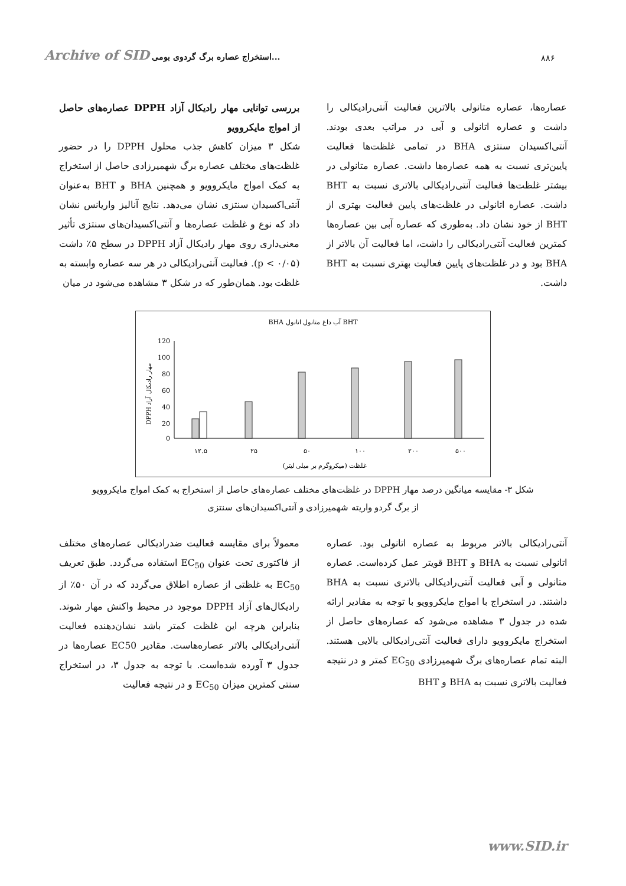Archive of SID استخراج عصاره برگ گردوی بومی...
۸۸۶
بررسی توانایی مهار رادیکال آزاد DPPH عصاره‌های حاصل از امواج مایکروویو
شکل ۳ میزان کاهش جذب محلول DPPH را در حضور غلظت‌های مختلف عصاره برگ شهمیرزادی حاصل از استخراج به کمک امواج مایکروویو و همچنین BHA و BHT به‌عنوان آنتی‌اکسیدان سنتزی نشان می‌دهد. نتایج آنالیز واریانس نشان داد که نوع و غلظت عصاره‌ها و آنتی‌اکسیدان‌های سنتزی تأثیر معنی‌داری روی مهار رادیکال آزاد DPPH در سطح ۵٪ داشت (p < ۰/۰۵). فعالیت آنتی‌رادیکالی در هر سه عصاره وابسته به غلظت بود. همان‌طور که در شکل ۳ مشاهده می‌شود در میان
عصاره‌ها، عصاره متانولی بالاترین فعالیت آنتی‌رادیکالی را داشت و عصاره اتانولی و آبی در مراتب بعدی بودند. آنتی‌اکسیدان سنتزی BHA در تمامی غلظت‌ها فعالیت پایین‌تری نسبت به همه عصاره‌ها داشت. عصاره متانولی در بیشتر غلظت‌ها فعالیت آنتی‌رادیکالی بالاتری نسبت به BHT داشت. عصاره اتانولی در غلظت‌های پایین فعالیت بهتری از BHT از خود نشان داد. به‌طوری که عصاره آبی بین عصاره‌ها کمترین فعالیت آنتی‌رادیکالی را داشت، اما فعالیت آن بالاتر از BHA بود و در غلظت‌های پایین فعالیت بهتری نسبت به BHT داشت.
BHA آب داغ متانول اتانول BHT
120
100
80
60
40
20
0
DPPH مهار رادیکال آزاد
۱۲.۵
۲۵
۵۰
۱۰۰
۲۰۰
۵۰۰
غلظت (میکروگرم بر میلی لیتر)
شکل ۳- مقایسه میانگین درصد مهار DPPH در غلظت‌های مختلف عصاره‌های حاصل از استخراج به کمک امواج مایکروویو
از برگ گردو واریته شهمیرزادی و آنتی‌اکسیدان‌های سنتزی
معمولاً برای مقایسه فعالیت ضدرادیکالی عصاره‌های مختلف از فاکتوری تحت عنوان EC<sub>50</sub> استفاده می‌گردد. طبق تعریف EC<sub>50</sub> به غلظتی از عصاره اطلاق می‌گردد که در آن ۵۰٪ از رادیکال‌های آزاد DPPH موجود در محیط واکنش مهار شوند. بنابراین هرچه این غلظت کمتر باشد نشان‌دهنده فعالیت آنتی‌رادیکالی بالاتر عصاره‌هاست. مقادیر EC50 عصاره‌ها در جدول ۳ آورده شده‌است. با توجه به جدول ۳، در استخراج سنتی کمترین میزان EC<sub>50</sub> و در نتیجه فعالیت
آنتی‌رادیکالی بالاتر مربوط به عصاره اتانولی بود. عصاره اتانولی نسبت به BHA و BHT قویتر عمل کرده‌است. عصاره متانولی و آبی فعالیت آنتی‌رادیکالی بالاتری نسبت به BHA داشتند. در استخراج با امواج مایکروویو با توجه به مقادیر ارائه شده در جدول ۳ مشاهده می‌شود که عصاره‌های حاصل از استخراج مایکروویو دارای فعالیت آنتی‌رادیکالی بالایی هستند. البته تمام عصاره‌های برگ شهمیرزادی EC<sub>50</sub> کمتر و در نتیجه فعالیت بالاتری نسبت به BHA و BHT
www.SID.ir